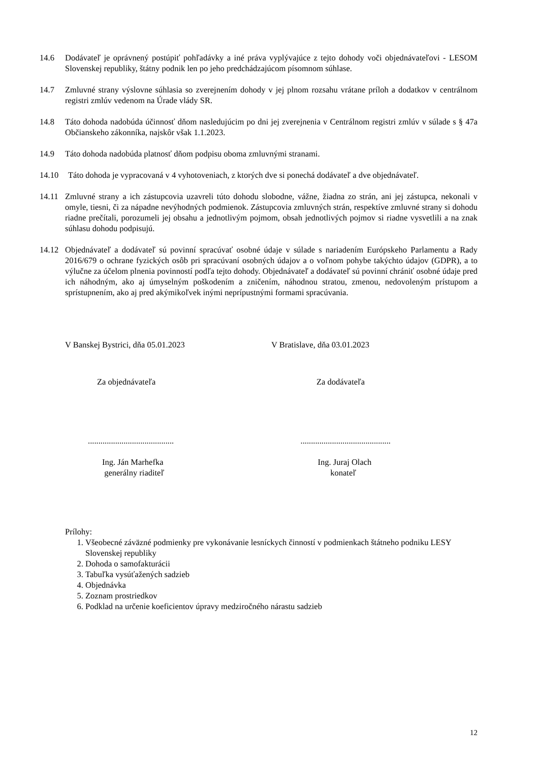14.6 Dodávateľ je oprávnený postúpiť pohľadávky a iné práva vyplývajúce z tejto dohody voči objednávateľovi - LESOM Slovenskej republiky, štátny podnik len po jeho predchádzajúcom písomnom súhlase.
14.7 Zmluvné strany výslovne súhlasia so zverejnením dohody v jej plnom rozsahu vrátane príloh a dodatkov v centrálnom registri zmlúv vedenom na Úrade vlády SR.
14.8 Táto dohoda nadobúda účinnosť dňom nasledujúcim po dni jej zverejnenia v Centrálnom registri zmlúv v súlade s § 47a Občianskeho zákonníka, najskôr však 1.1.2023.
14.9 Táto dohoda nadobúda platnosť dňom podpisu oboma zmluvnými stranami.
14.10 Táto dohoda je vypracovaná v 4 vyhotoveniach, z ktorých dve si ponechá dodávateľ a dve objednávateľ.
14.11 Zmluvné strany a ich zástupcovia uzavreli túto dohodu slobodne, vážne, žiadna zo strán, ani jej zástupca, nekonali v omyle, tiesni, či za nápadne nevýhodných podmienok. Zástupcovia zmluvných strán, respektíve zmluvné strany si dohodu riadne prečítali, porozumeli jej obsahu a jednotlivým pojmom, obsah jednotlivých pojmov si riadne vysvetlili a na znak súhlasu dohodu podpisujú.
14.12 Objednávateľ a dodávateľ sú povinní spracúvať osobné údaje v súlade s nariadením Európskeho Parlamentu a Rady 2016/679 o ochrane fyzických osôb pri spracúvaní osobných údajov a o voľnom pohybe takýchto údajov (GDPR), a to výlučne za účelom plnenia povinností podľa tejto dohody. Objednávateľ a dodávateľ sú povinní chrániť osobné údaje pred ich náhodným, ako aj úmyselným poškodením a zničením, náhodnou stratou, zmenou, nedovoleným prístupom a sprístupnením, ako aj pred akýmikoľvek inými neprípustnými formami spracúvania.
V Banskej Bystrici, dňa 05.01.2023 V Bratislave, dňa 03.01.2023
Za objednávateľa Za dodávateľa
......................................... ...........................................
Ing. Ján Marhefka
generálny riaditeľ
Ing. Juraj Olach
konateľ
Prílohy:
1. Všeobecné záväzné podmienky pre vykonávanie lesníckych činností v podmienkach štátneho podniku LESY Slovenskej republiky
2. Dohoda o samofakturácii
3. Tabuľka vysúťažených sadzieb
4. Objednávka
5. Zoznam prostriedkov
6. Podklad na určenie koeficientov úpravy medziročného nárastu sadzieb
12